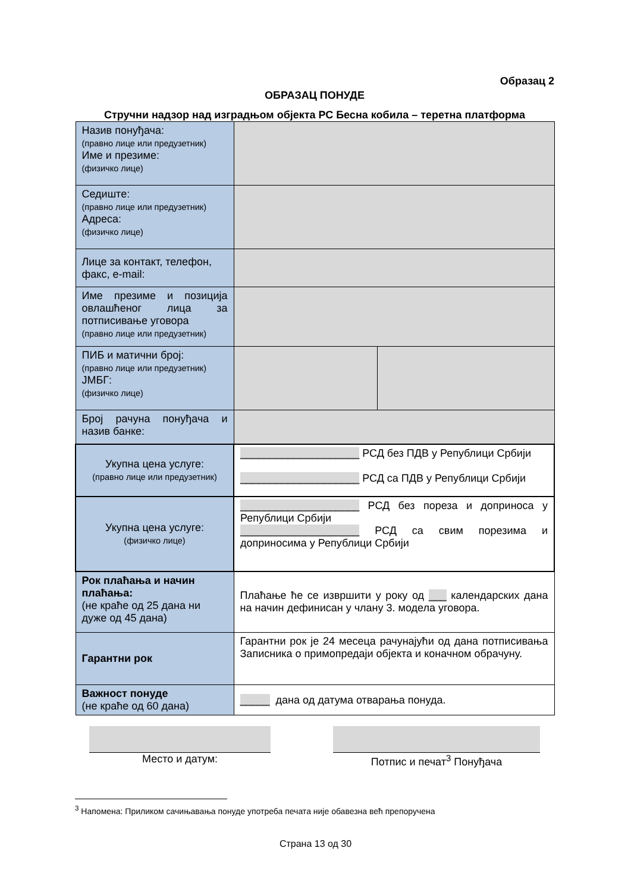Образац 2
ОБРАЗАЦ ПОНУДЕ
Стручни надзор над изградњом објекта РС Бесна кобила – теретна платформа
| Назив понуђача: (правно лице или предузетник) Име и презиме: (физичко лице) | | |
| Седиште: (правно лице или предузетник) Адреса: (физичко лице) | | |
| Лице за контакт, телефон, факс, e-mail: | | |
| Име презиме и позиција овлашћеног лица за потписивање уговора (правно лице или предузетник) | | |
| ПИБ и матични број: (правно лице или предузетник) ЈМБГ: (физичко лице) | | |
| Број рачуна понуђача и назив банке: | | |
| Укупна цена услуге: (правно лице или предузетник) | ____________________ РСД без ПДВ у Републици Србији ____________________ РСД са ПДВ у Републици Србији | |
| Укупна цена услуге: (физичко лице) | ____________________ РСД без пореза и доприноса у Републици Србији ____________________ РСД са свим порезима и доприносима у Републици Србији | |
| Рок плаћања и начин плаћања: (не краће од 25 дана ни дуже од 45 дана) | Плаћање ће се извршити у року од ___ календарских дана на начин дефинисан у члану 3. модела уговора. | |
| Гарантни рок | Гарантни рок је 24 месеца рачунајући од дана потписивања Записника о примопредаји објекта и коначном обрачуну. | |
| Важност понуде (не краће од 60 дана) | _____ дана од датума отварања понуда. | |
Место и датум: Потпис и печат<sup>3</sup> Понуђача
<sup>3</sup> Напомена: Приликом сачињавања понуде употреба печата није обавезна већ препоручена
Страна 13 од 30